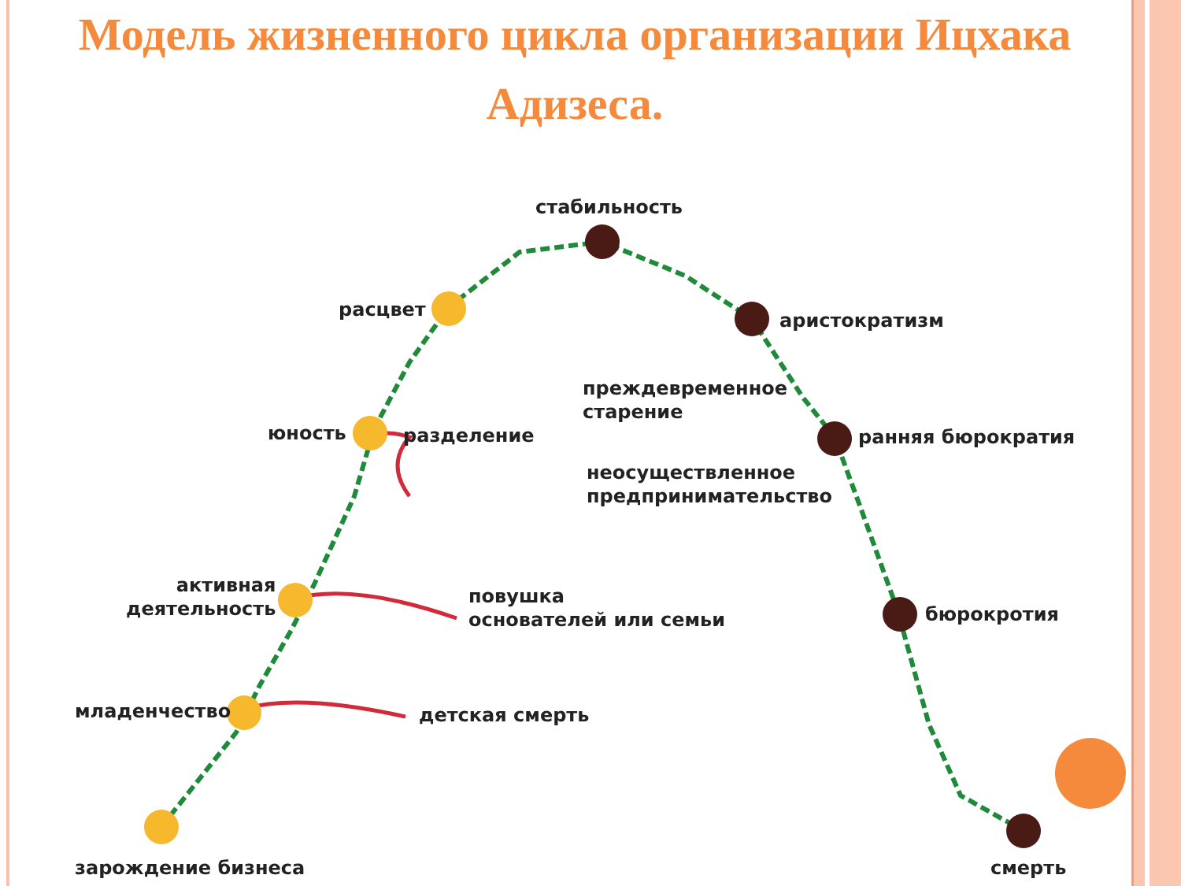Модель жизненного цикла организации Ицхака Адизеса.
стабильность
расцвет аристократизм
преждевременное
старение
юность разделение ранняя бюрократия
неосуществленное
предпринимательство
активная
деятельность
повушка
основателей или семьи
бюрокротия
младенчество детская смерть
зарождение бизнеса смерть